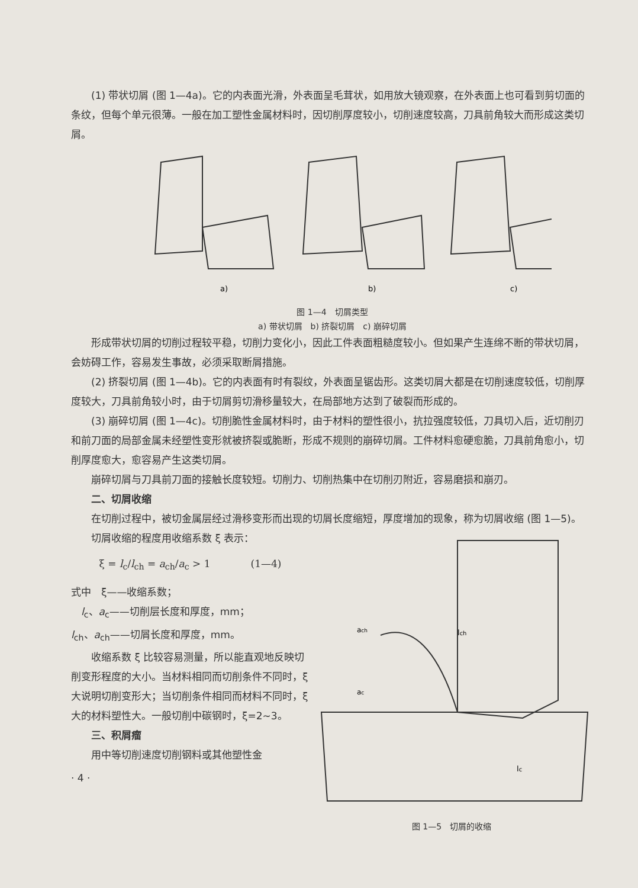(1) 带状切屑 (图 1—4a)。它的内表面光滑，外表面呈毛茸状，如用放大镜观察，在外表面上也可看到剪切面的条纹，但每个单元很薄。一般在加工塑性金属材料时，因切削厚度较小，切削速度较高，刀具前角较大而形成这类切屑。
a)
b)
c)
图 1—4　切屑类型
a) 带状切屑　b) 挤裂切屑　c) 崩碎切屑
形成带状切屑的切削过程较平稳，切削力变化小，因此工件表面粗糙度较小。但如果产生连绵不断的带状切屑，会妨碍工作，容易发生事故，必须采取断屑措施。
(2) 挤裂切屑 (图 1—4b)。它的内表面有时有裂纹，外表面呈锯齿形。这类切屑大都是在切削速度较低，切削厚度较大，刀具前角较小时，由于切屑剪切滑移量较大，在局部地方达到了破裂而形成的。
(3) 崩碎切屑 (图 1—4c)。切削脆性金属材料时，由于材料的塑性很小，抗拉强度较低，刀具切入后，近切削刃和前刀面的局部金属未经塑性变形就被挤裂或脆断，形成不规则的崩碎切屑。工件材料愈硬愈脆，刀具前角愈小，切削厚度愈大，愈容易产生这类切屑。
崩碎切屑与刀具前刀面的接触长度较短。切削力、切削热集中在切削刃附近，容易磨损和崩刃。
二、切屑收缩
在切削过程中，被切金属层经过滑移变形而出现的切屑长度缩短，厚度增加的现象，称为切屑收缩 (图 1—5)。
切屑收缩的程度用收缩系数 ξ 表示：
ξ = l<sub>c</sub>/l<sub>ch</sub> = a<sub>ch</sub>/a<sub>c</sub> > 1　　　　(1—4)
式中　ξ——收缩系数；
　l<sub>c</sub>、a<sub>c</sub>——切削层长度和厚度，mm；
l<sub>ch</sub>、a<sub>ch</sub>——切屑长度和厚度，mm。
收缩系数 ξ 比较容易测量，所以能直观地反映切削变形程度的大小。当材料相同而切削条件不同时，ξ 大说明切削变形大；当切削条件相同而材料不同时，ξ 大的材料塑性大。一般切削中碳钢时，ξ=2~3。
三、积屑瘤
用中等切削速度切削钢料或其他塑性金
· 4 ·
lch
lc
ach
ac
图 1—5　切屑的收缩